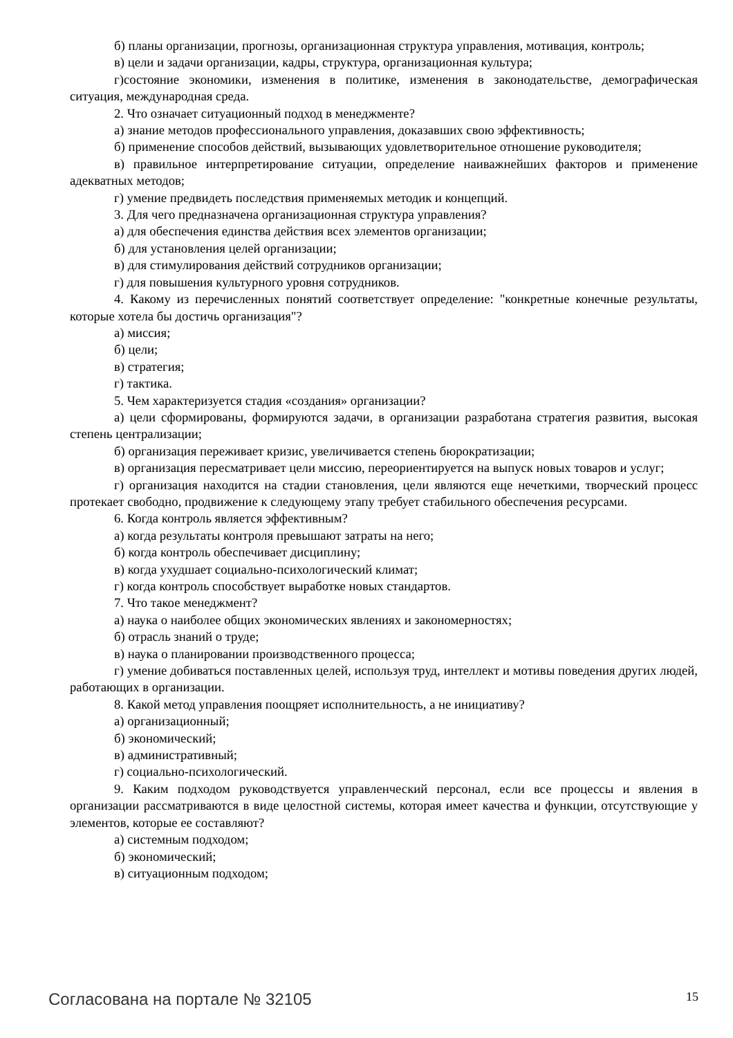б) планы организации, прогнозы, организационная структура управления, мотивация, контроль;
в) цели и задачи организации, кадры, структура, организационная культура;
г)состояние экономики, изменения в политике, изменения в законодательстве, демографическая ситуация, международная среда.
2. Что означает ситуационный подход в менеджменте?
а) знание методов профессионального управления, доказавших свою эффективность;
б) применение способов действий, вызывающих удовлетворительное отношение руководителя;
в) правильное интерпретирование ситуации, определение наиважнейших факторов и применение адекватных методов;
г) умение предвидеть последствия применяемых методик и концепций.
3. Для чего предназначена организационная структура управления?
а) для обеспечения единства действия всех элементов организации;
б) для установления целей организации;
в) для стимулирования действий сотрудников организации;
г) для повышения культурного уровня сотрудников.
4. Какому из перечисленных понятий соответствует определение: "конкретные конечные результаты, которые хотела бы достичь организация"?
а) миссия;
б) цели;
в) стратегия;
г) тактика.
5. Чем характеризуется стадия «создания» организации?
а) цели сформированы, формируются задачи, в организации разработана стратегия развития, высокая степень централизации;
б) организация переживает кризис, увеличивается степень бюрократизации;
в) организация пересматривает цели миссию, переориентируется на выпуск новых товаров и услуг;
г) организация находится на стадии становления, цели являются еще нечеткими, творческий процесс протекает свободно, продвижение к следующему этапу требует стабильного обеспечения ресурсами.
6. Когда контроль является эффективным?
а) когда результаты контроля превышают затраты на него;
б) когда контроль обеспечивает дисциплину;
в) когда ухудшает социально-психологический климат;
г) когда контроль способствует выработке новых стандартов.
7. Что такое менеджмент?
а) наука о наиболее общих экономических явлениях и закономерностях;
б) отрасль знаний о труде;
в) наука о планировании производственного процесса;
г) умение добиваться поставленных целей, используя труд, интеллект и мотивы поведения других людей, работающих в организации.
8. Какой метод управления поощряет исполнительность, а не инициативу?
а) организационный;
б) экономический;
в) административный;
г) социально-психологический.
9. Каким подходом руководствуется управленческий персонал, если все процессы и явления в организации рассматриваются в виде целостной системы, которая имеет качества и функции, отсутствующие у элементов, которые ее составляют?
а) системным подходом;
б) экономический;
в) ситуационным подходом;
Согласована на портале № 32105 15